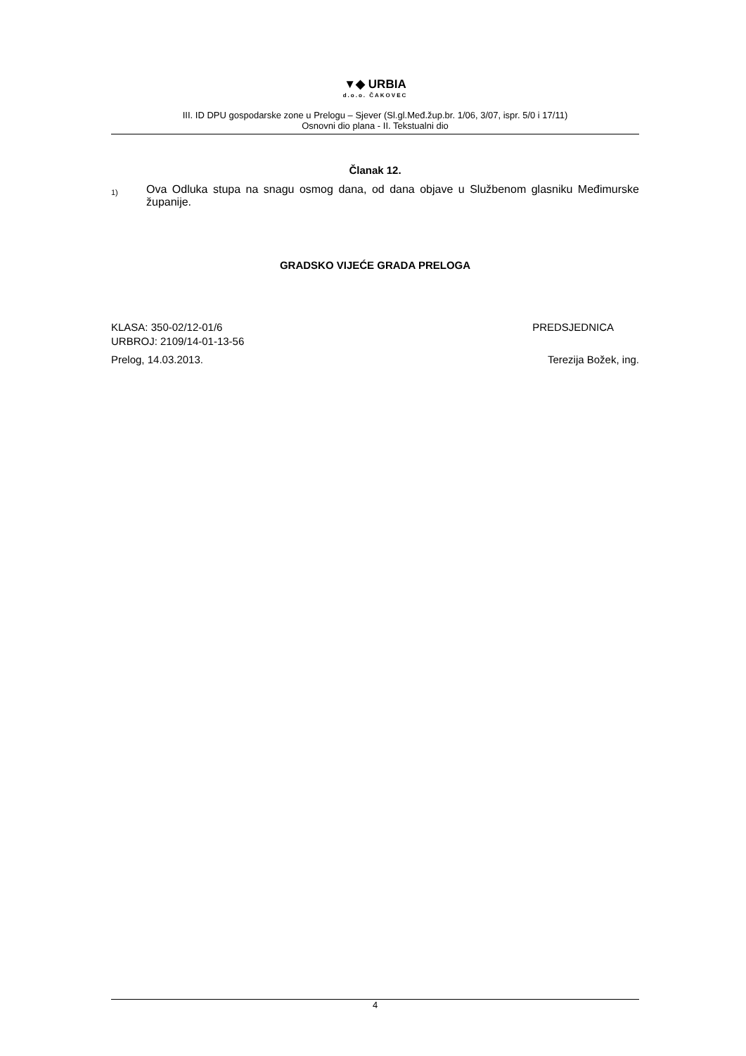▼◆ URBIA
d.o.o. ČAKOVEC
III. ID DPU gospodarske zone u Prelogu – Sjever (Sl.gl.Međ.žup.br. 1/06, 3/07, ispr. 5/0 i 17/11)
Osnovni dio plana - II. Tekstualni dio
Članak 12.
1) Ova Odluka stupa na snagu osmog dana, od dana objave u Službenom glasniku Međimurske županije.
GRADSKO VIJEĆE GRADA PRELOGA
KLASA: 350-02/12-01/6 PREDSJEDNICA
URBROJ: 2109/14-01-13-56
Prelog, 14.03.2013. Terezija Božek, ing.
4